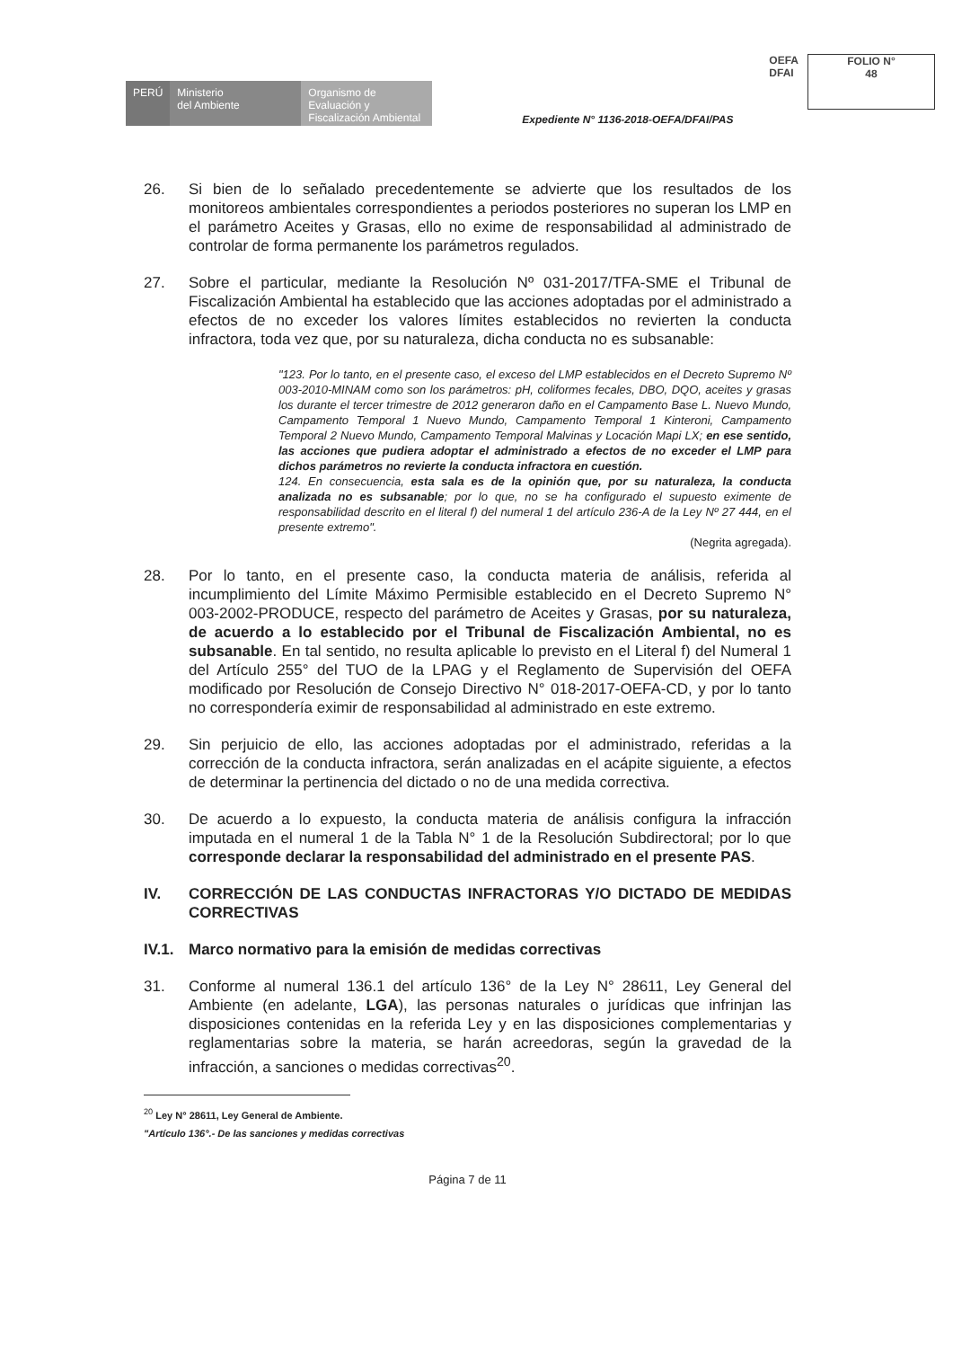PERÚ Ministerio
del Ambiente
Organismo de Evaluación y Fiscalización Ambiental
Expediente N° 1136-2018-OEFA/DFAI/PAS
OEFA
DFAI
FOLIO N°
48
26. Si bien de lo señalado precedentemente se advierte que los resultados de los monitoreos ambientales correspondientes a periodos posteriores no superan los LMP en el parámetro Aceites y Grasas, ello no exime de responsabilidad al administrado de controlar de forma permanente los parámetros regulados.
27. Sobre el particular, mediante la Resolución Nº 031-2017/TFA-SME el Tribunal de Fiscalización Ambiental ha establecido que las acciones adoptadas por el administrado a efectos de no exceder los valores límites establecidos no revierten la conducta infractora, toda vez que, por su naturaleza, dicha conducta no es subsanable:
"123. Por lo tanto, en el presente caso, el exceso del LMP establecidos en el Decreto Supremo Nº 003-2010-MINAM como son los parámetros: pH, coliformes fecales, DBO, DQO, aceites y grasas los durante el tercer trimestre de 2012 generaron daño en el Campamento Base L. Nuevo Mundo, Campamento Temporal 1 Nuevo Mundo, Campamento Temporal 1 Kinteroni, Campamento Temporal 2 Nuevo Mundo, Campamento Temporal Malvinas y Locación Mapi LX; en ese sentido, las acciones que pudiera adoptar el administrado a efectos de no exceder el LMP para dichos parámetros no revierte la conducta infractora en cuestión.
124. En consecuencia, esta sala es de la opinión que, por su naturaleza, la conducta analizada no es subsanable; por lo que, no se ha configurado el supuesto eximente de responsabilidad descrito en el literal f) del numeral 1 del artículo 236-A de la Ley Nº 27 444, en el presente extremo".
(Negrita agregada).
28. Por lo tanto, en el presente caso, la conducta materia de análisis, referida al incumplimiento del Límite Máximo Permisible establecido en el Decreto Supremo N° 003-2002-PRODUCE, respecto del parámetro de Aceites y Grasas, por su naturaleza, de acuerdo a lo establecido por el Tribunal de Fiscalización Ambiental, no es subsanable. En tal sentido, no resulta aplicable lo previsto en el Literal f) del Numeral 1 del Artículo 255° del TUO de la LPAG y el Reglamento de Supervisión del OEFA modificado por Resolución de Consejo Directivo N° 018-2017-OEFA-CD, y por lo tanto no correspondería eximir de responsabilidad al administrado en este extremo.
29. Sin perjuicio de ello, las acciones adoptadas por el administrado, referidas a la corrección de la conducta infractora, serán analizadas en el acápite siguiente, a efectos de determinar la pertinencia del dictado o no de una medida correctiva.
30. De acuerdo a lo expuesto, la conducta materia de análisis configura la infracción imputada en el numeral 1 de la Tabla N° 1 de la Resolución Subdirectoral; por lo que corresponde declarar la responsabilidad del administrado en el presente PAS.
IV. CORRECCIÓN DE LAS CONDUCTAS INFRACTORAS Y/O DICTADO DE MEDIDAS CORRECTIVAS
IV.1. Marco normativo para la emisión de medidas correctivas
31. Conforme al numeral 136.1 del artículo 136° de la Ley N° 28611, Ley General del Ambiente (en adelante, LGA), las personas naturales o jurídicas que infrinjan las disposiciones contenidas en la referida Ley y en las disposiciones complementarias y reglamentarias sobre la materia, se harán acreedoras, según la gravedad de la infracción, a sanciones o medidas correctivas<sup>20</sup>.
<sup>20</sup> Ley N° 28611, Ley General de Ambiente.
"Artículo 136°.- De las sanciones y medidas correctivas
Página 7 de 11